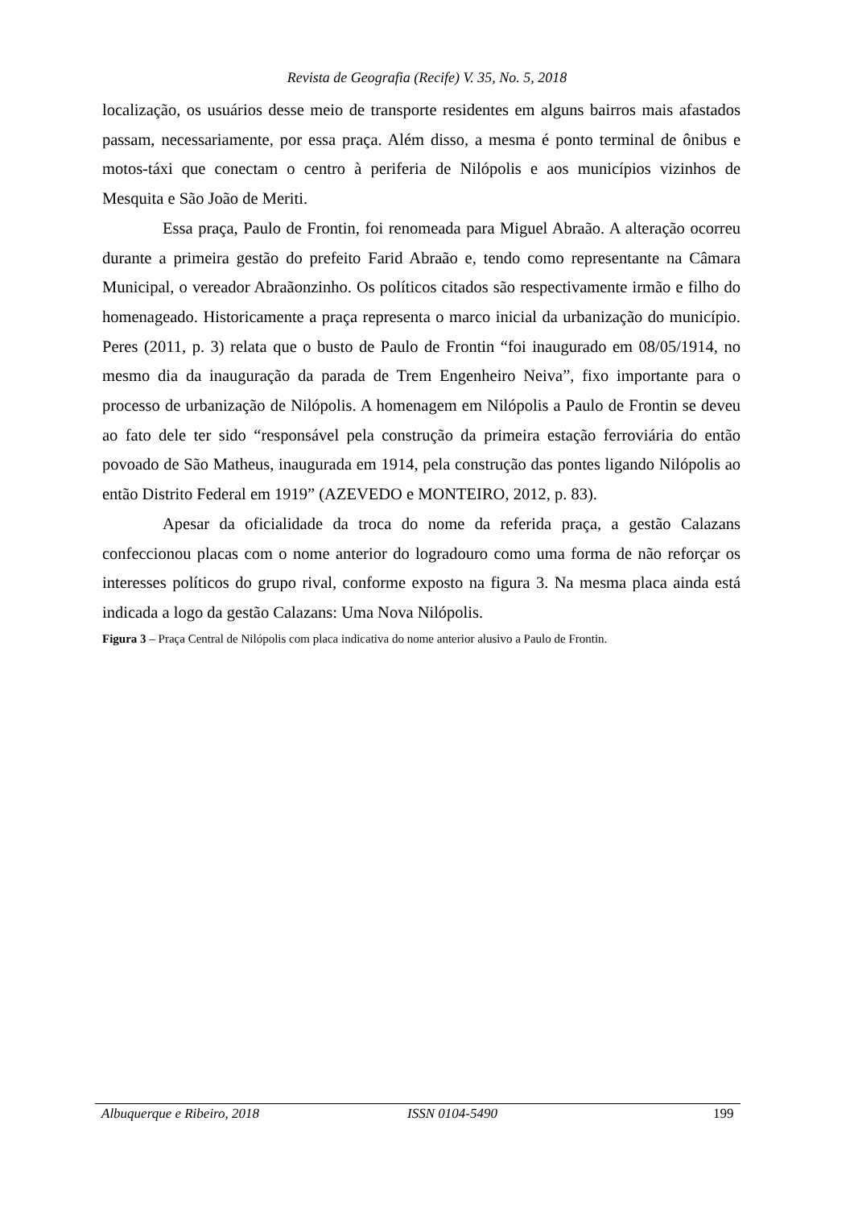Revista de Geografia (Recife) V. 35, No. 5, 2018
localização, os usuários desse meio de transporte residentes em alguns bairros mais afastados passam, necessariamente, por essa praça. Além disso, a mesma é ponto terminal de ônibus e motos-táxi que conectam o centro à periferia de Nilópolis e aos municípios vizinhos de Mesquita e São João de Meriti.
Essa praça, Paulo de Frontin, foi renomeada para Miguel Abraão. A alteração ocorreu durante a primeira gestão do prefeito Farid Abraão e, tendo como representante na Câmara Municipal, o vereador Abraãonzinho. Os políticos citados são respectivamente irmão e filho do homenageado. Historicamente a praça representa o marco inicial da urbanização do município. Peres (2011, p. 3) relata que o busto de Paulo de Frontin “foi inaugurado em 08/05/1914, no mesmo dia da inauguração da parada de Trem Engenheiro Neiva”, fixo importante para o processo de urbanização de Nilópolis. A homenagem em Nilópolis a Paulo de Frontin se deveu ao fato dele ter sido “responsável pela construção da primeira estação ferroviária do então povoado de São Matheus, inaugurada em 1914, pela construção das pontes ligando Nilópolis ao então Distrito Federal em 1919” (AZEVEDO e MONTEIRO, 2012, p. 83).
Apesar da oficialidade da troca do nome da referida praça, a gestão Calazans confeccionou placas com o nome anterior do logradouro como uma forma de não reforçar os interesses políticos do grupo rival, conforme exposto na figura 3. Na mesma placa ainda está indicada a logo da gestão Calazans: Uma Nova Nilópolis.
Figura 3 – Praça Central de Nilópolis com placa indicativa do nome anterior alusivo a Paulo de Frontin.
Albuquerque e Ribeiro, 2018 ISSN 0104-5490 199